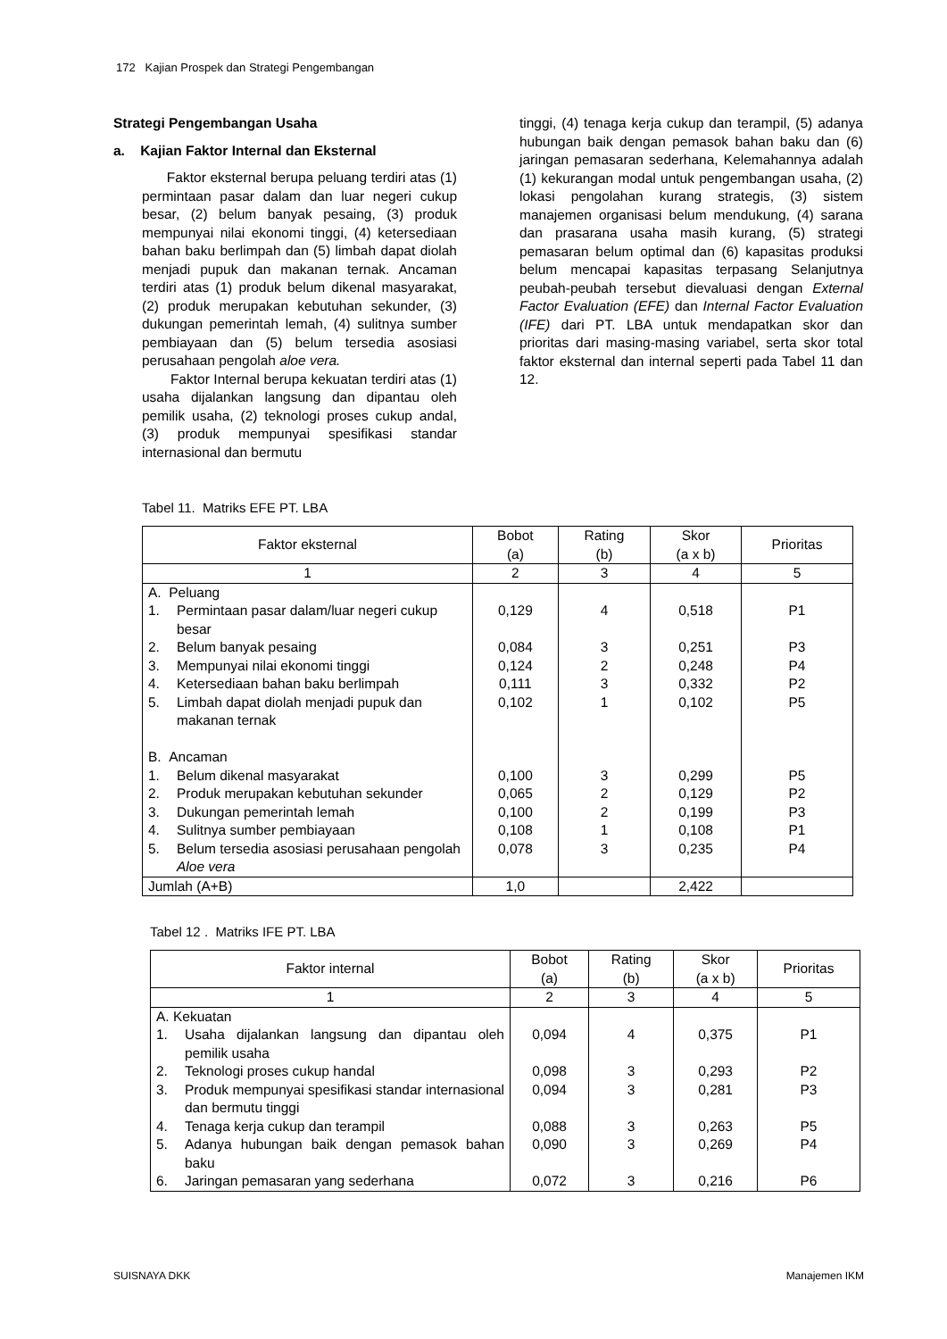172 Kajian Prospek dan Strategi Pengembangan
Strategi Pengembangan Usaha
a. Kajian Faktor Internal dan Eksternal
Faktor eksternal berupa peluang terdiri atas (1) permintaan pasar dalam dan luar negeri cukup besar, (2) belum banyak pesaing, (3) produk mempunyai nilai ekonomi tinggi, (4) ketersediaan bahan baku berlimpah dan (5) limbah dapat diolah menjadi pupuk dan makanan ternak. Ancaman terdiri atas (1) produk belum dikenal masyarakat, (2) produk merupakan kebutuhan sekunder, (3) dukungan pemerintah lemah, (4) sulitnya sumber pembiayaan dan (5) belum tersedia asosiasi perusahaan pengolah aloe vera.
Faktor Internal berupa kekuatan terdiri atas (1) usaha dijalankan langsung dan dipantau oleh pemilik usaha, (2) teknologi proses cukup andal, (3) produk mempunyai spesifikasi standar internasional dan bermutu
tinggi, (4) tenaga kerja cukup dan terampil, (5) adanya hubungan baik dengan pemasok bahan baku dan (6) jaringan pemasaran sederhana, Kelemahannya adalah (1) kekurangan modal untuk pengembangan usaha, (2) lokasi pengolahan kurang strategis, (3) sistem manajemen organisasi belum mendukung, (4) sarana dan prasarana usaha masih kurang, (5) strategi pemasaran belum optimal dan (6) kapasitas produksi belum mencapai kapasitas terpasang Selanjutnya peubah-peubah tersebut dievaluasi dengan External Factor Evaluation (EFE) dan Internal Factor Evaluation (IFE) dari PT. LBA untuk mendapatkan skor dan prioritas dari masing-masing variabel, serta skor total faktor eksternal dan internal seperti pada Tabel 11 dan 12.
Tabel 11. Matriks EFE PT. LBA
| Faktor eksternal | Bobot (a) | Rating (b) | Skor (a x b) | Prioritas |
| --- | --- | --- | --- | --- |
| 1 | 2 | 3 | 4 | 5 |
| A. Peluang 1. Permintaan pasar dalam/luar negeri cukup besar 2. Belum banyak pesaing 3. Mempunyai nilai ekonomi tinggi 4. Ketersediaan bahan baku berlimpah 5. Limbah dapat diolah menjadi pupuk dan makanan ternak B. Ancaman 1. Belum dikenal masyarakat 2. Produk merupakan kebutuhan sekunder 3. Dukungan pemerintah lemah 4. Sulitnya sumber pembiayaan 5. Belum tersedia asosiasi perusahaan pengolah Aloe vera | 0,129 0,084 0,124 0,111 0,102 0,100 0,065 0,100 0,108 0,078 | 4 3 2 3 1 3 2 2 1 3 | 0,518 0,251 0,248 0,332 0,102 0,299 0,129 0,199 0,108 0,235 | P1 P3 P4 P2 P5 P5 P2 P3 P1 P4 |
| Jumlah (A+B) | 1,0 | | 2,422 | |
Tabel 12 . Matriks IFE PT. LBA
| Faktor internal | Bobot (a) | Rating (b) | Skor (a x b) | Prioritas |
| --- | --- | --- | --- | --- |
| 1 | 2 | 3 | 4 | 5 |
| A. Kekuatan 1. Usaha dijalankan langsung dan dipantau oleh pemilik usaha 2. Teknologi proses cukup handal 3. Produk mempunyai spesifikasi standar internasional dan bermutu tinggi 4. Tenaga kerja cukup dan terampil 5. Adanya hubungan baik dengan pemasok bahan baku 6. Jaringan pemasaran yang sederhana | 0,094 0,098 0,094 0,088 0,090 0,072 | 4 3 3 3 3 3 | 0,375 0,293 0,281 0,263 0,269 0,216 | P1 P2 P3 P5 P4 P6 |
SUISNAYA DKK Manajemen IKM